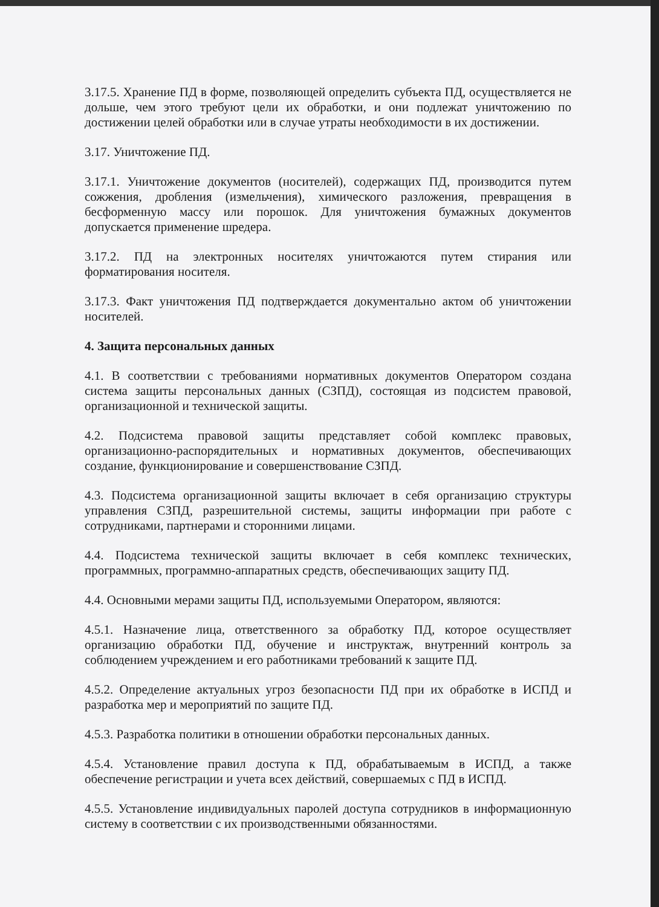3.17.5. Хранение ПД в форме, позволяющей определить субъекта ПД, осуществляется не дольше, чем этого требуют цели их обработки, и они подлежат уничтожению по достижении целей обработки или в случае утраты необходимости в их достижении.
3.17. Уничтожение ПД.
3.17.1. Уничтожение документов (носителей), содержащих ПД, производится путем сожжения, дробления (измельчения), химического разложения, превращения в бесформенную массу или порошок. Для уничтожения бумажных документов допускается применение шредера.
3.17.2. ПД на электронных носителях уничтожаются путем стирания или форматирования носителя.
3.17.3. Факт уничтожения ПД подтверждается документально актом об уничтожении носителей.
4. Защита персональных данных
4.1. В соответствии с требованиями нормативных документов Оператором создана система защиты персональных данных (СЗПД), состоящая из подсистем правовой, организационной и технической защиты.
4.2. Подсистема правовой защиты представляет собой комплекс правовых, организационно-распорядительных и нормативных документов, обеспечивающих создание, функционирование и совершенствование СЗПД.
4.3. Подсистема организационной защиты включает в себя организацию структуры управления СЗПД, разрешительной системы, защиты информации при работе с сотрудниками, партнерами и сторонними лицами.
4.4. Подсистема технической защиты включает в себя комплекс технических, программных, программно-аппаратных средств, обеспечивающих защиту ПД.
4.4. Основными мерами защиты ПД, используемыми Оператором, являются:
4.5.1. Назначение лица, ответственного за обработку ПД, которое осуществляет организацию обработки ПД, обучение и инструктаж, внутренний контроль за соблюдением учреждением и его работниками требований к защите ПД.
4.5.2. Определение актуальных угроз безопасности ПД при их обработке в ИСПД и разработка мер и мероприятий по защите ПД.
4.5.3. Разработка политики в отношении обработки персональных данных.
4.5.4. Установление правил доступа к ПД, обрабатываемым в ИСПД, а также обеспечение регистрации и учета всех действий, совершаемых с ПД в ИСПД.
4.5.5. Установление индивидуальных паролей доступа сотрудников в информационную систему в соответствии с их производственными обязанностями.